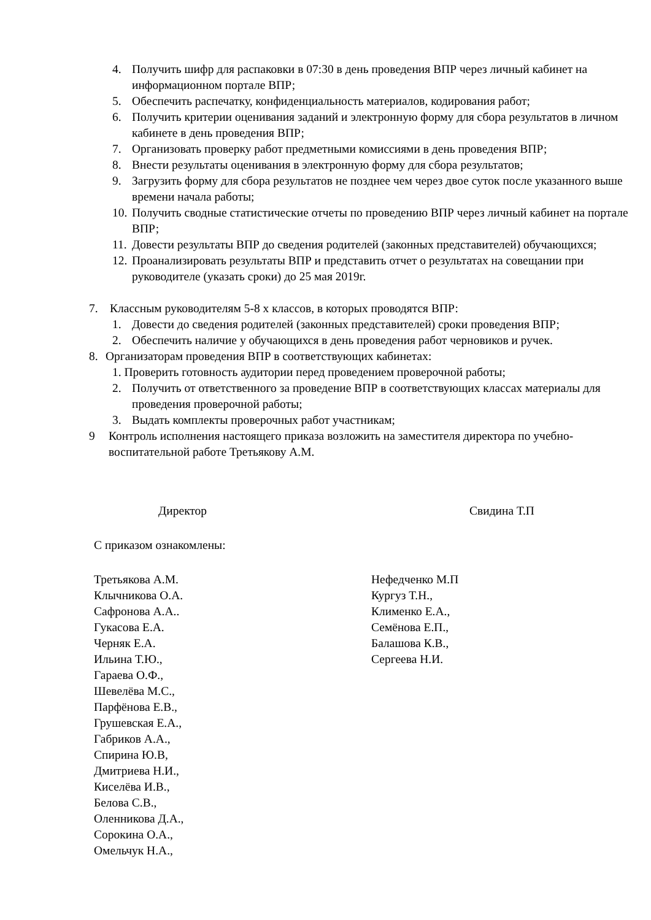4. Получить шифр для распаковки в 07:30 в день проведения ВПР через личный кабинет на информационном портале ВПР;
5. Обеспечить распечатку, конфиденциальность материалов, кодирования работ;
6. Получить критерии оценивания заданий и электронную форму для сбора результатов в личном кабинете в день проведения ВПР;
7. Организовать проверку работ предметными комиссиями в день проведения ВПР;
8. Внести результаты оценивания в электронную форму для сбора результатов;
9. Загрузить форму для сбора результатов не позднее чем через двое суток после указанного выше времени начала работы;
10. Получить сводные статистические отчеты по проведению ВПР через личный кабинет на портале ВПР;
11. Довести результаты ВПР до сведения родителей (законных представителей) обучающихся;
12. Проанализировать результаты ВПР и представить отчет о результатах на совещании при руководителе (указать сроки) до 25 мая 2019г.
7. Классным руководителям 5-8 х классов, в которых проводятся ВПР:
1. Довести до сведения родителей (законных представителей) сроки проведения ВПР;
2. Обеспечить наличие у обучающихся в день проведения работ черновиков и ручек.
8. Организаторам проведения ВПР в соответствующих кабинетах:
1. Проверить готовность аудитории перед проведением проверочной работы;
2. Получить от ответственного за проведение ВПР в соответствующих классах материалы для проведения проверочной работы;
3. Выдать комплекты проверочных работ участникам;
9 Контроль исполнения настоящего приказа возложить на заместителя директора по учебно-воспитательной работе Третьякову А.М.
Директор Свидина Т.П
С приказом ознакомлены:
Третьякова А.М.
Клычникова О.А.
Сафронова А.А..
Гукасова Е.А.
Черняк Е.А.
Ильина Т.Ю.,
Гараева О.Ф.,
Шевелёва М.С.,
Парфёнова Е.В.,
Грушевская Е.А.,
Габриков А.А.,
Спирина Ю.В,
Дмитриева Н.И.,
Киселёва И.В.,
Белова С.В.,
Оленникова Д.А.,
Сорокина О.А.,
Омельчук Н.А.,
Нефедченко М.П
Кургуз Т.Н.,
Клименко Е.А.,
Семёнова Е.П.,
Балашова К.В.,
Сергеева Н.И.